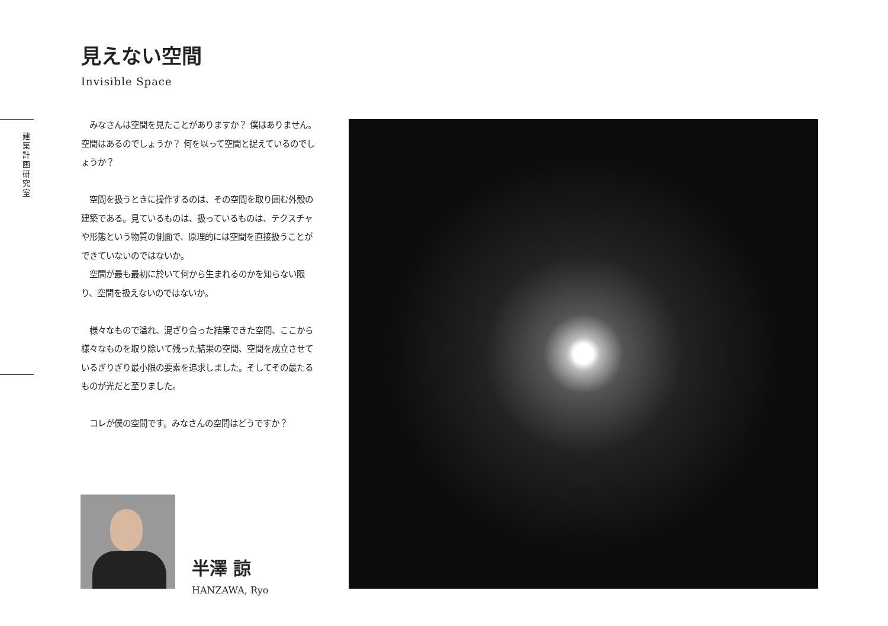建 築 計 画 研 究 室
見えない空間
Invisible Space
　みなさんは空間を見たことがありますか？ 僕はありません。空間はあるのでしょうか？ 何を以って空間と捉えているのでしょうか？
　空間を扱うときに操作するのは、その空間を取り囲む外殻の建築である。見ているものは、扱っているものは、テクスチャや形態という物質の側面で、原理的には空間を直接扱うことができていないのではないか。
　空間が最も最初に於いて何から生まれるのかを知らない限り、空間を扱えないのではないか。
　様々なもので溢れ、混ざり合った結果できた空間、ここから様々なものを取り除いて残った結果の空間、空間を成立させているぎりぎり最小限の要素を追求しました。そしてその最たるものが光だと至りました。
　コレが僕の空間です。みなさんの空間はどうですか？
半澤 諒
HANZAWA, Ryo